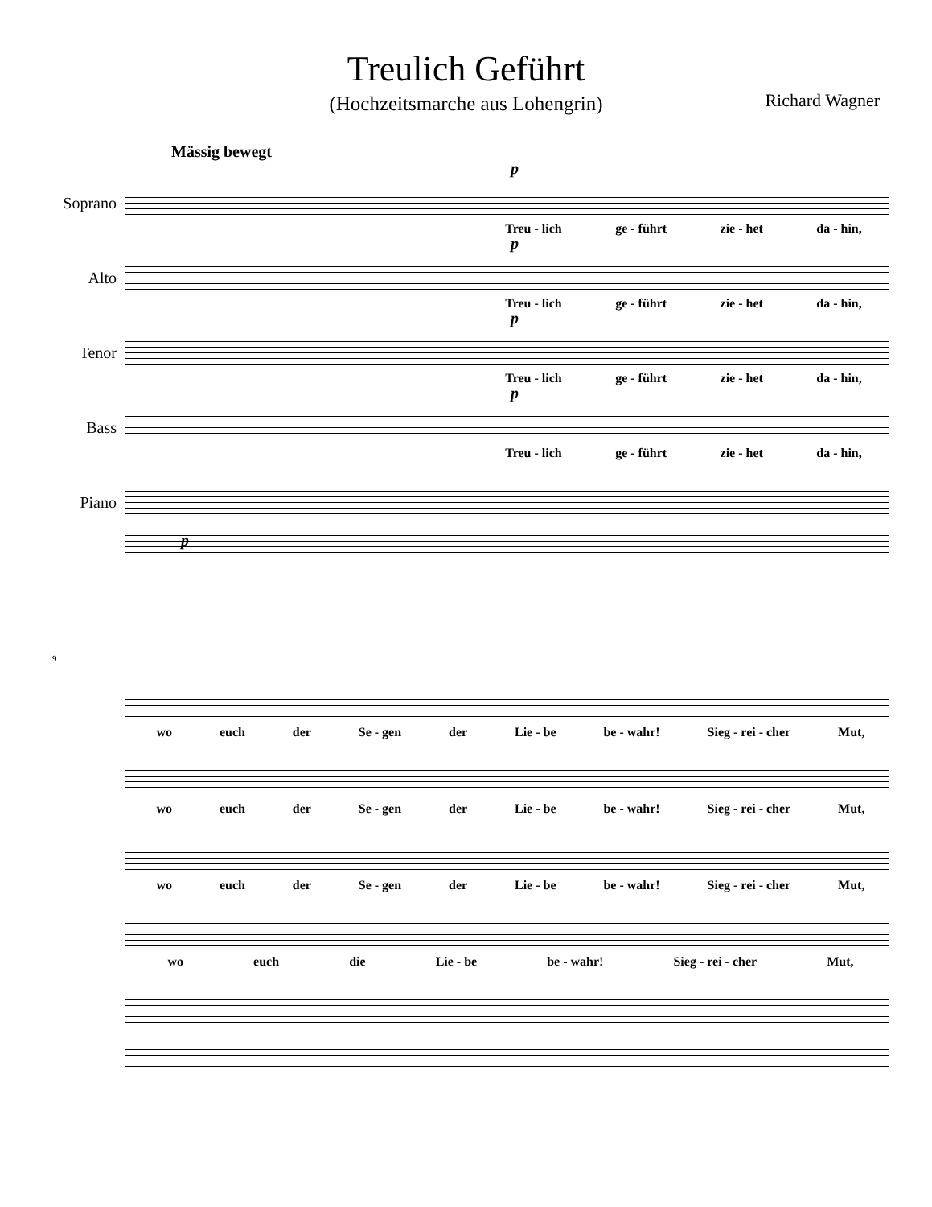Treulich Geführt
(Hochzeitsmarche aus Lohengrin)
Richard Wagner
Mässig bewegt
Soprano
p
Treu - lich ge - führt zie - het da - hin,
Alto
p
Treu - lich ge - führt zie - het da - hin,
Tenor
p
Treu - lich ge - führt zie - het da - hin,
Bass
p
Treu - lich ge - führt zie - het da - hin,
Piano
p
9
wo euch der Se - gen der Lie - be be - wahr! Sieg - rei - cher Mut,
wo euch der Se - gen der Lie - be be - wahr! Sieg - rei - cher Mut,
wo euch der Se - gen der Lie - be be - wahr! Sieg - rei - cher Mut,
wo euch die Lie - be be - wahr! Sieg - rei - cher Mut,